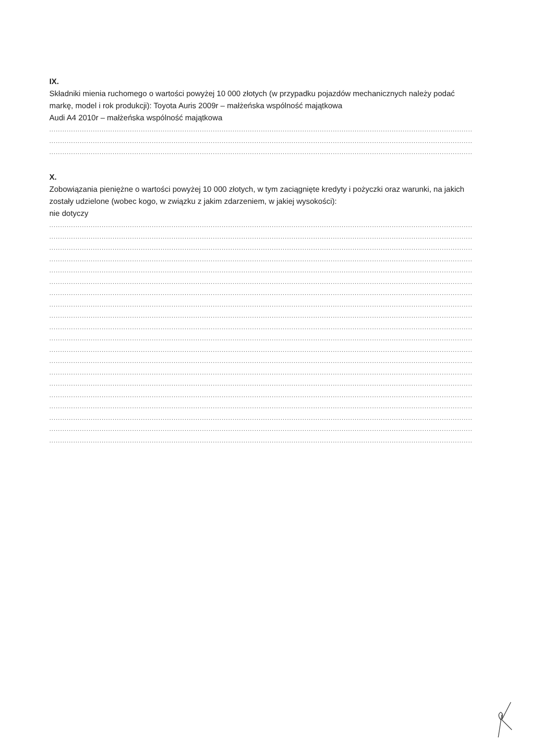IX.
Składniki mienia ruchomego o wartości powyżej 10 000 złotych (w przypadku pojazdów mechanicznych należy podać markę, model i rok produkcji): Toyota Auris 2009r – małżeńska wspólność majątkowa
Audi A4 2010r – małżeńska wspólność majątkowa
........................................................................................................................................................................................................
........................................................................................................................................................................................................
........................................................................................................................................................................................................
X.
Zobowiązania pieniężne o wartości powyżej 10 000 złotych, w tym zaciągnięte kredyty i pożyczki oraz warunki, na jakich zostały udzielone (wobec kogo, w związku z jakim zdarzeniem, w jakiej wysokości):
nie dotyczy
........................................................................................................................................................................................................
........................................................................................................................................................................................................
........................................................................................................................................................................................................
........................................................................................................................................................................................................
........................................................................................................................................................................................................
........................................................................................................................................................................................................
........................................................................................................................................................................................................
........................................................................................................................................................................................................
........................................................................................................................................................................................................
........................................................................................................................................................................................................
........................................................................................................................................................................................................
........................................................................................................................................................................................................
........................................................................................................................................................................................................
........................................................................................................................................................................................................
........................................................................................................................................................................................................
........................................................................................................................................................................................................
........................................................................................................................................................................................................
........................................................................................................................................................................................................
........................................................................................................................................................................................................
........................................................................................................................................................................................................